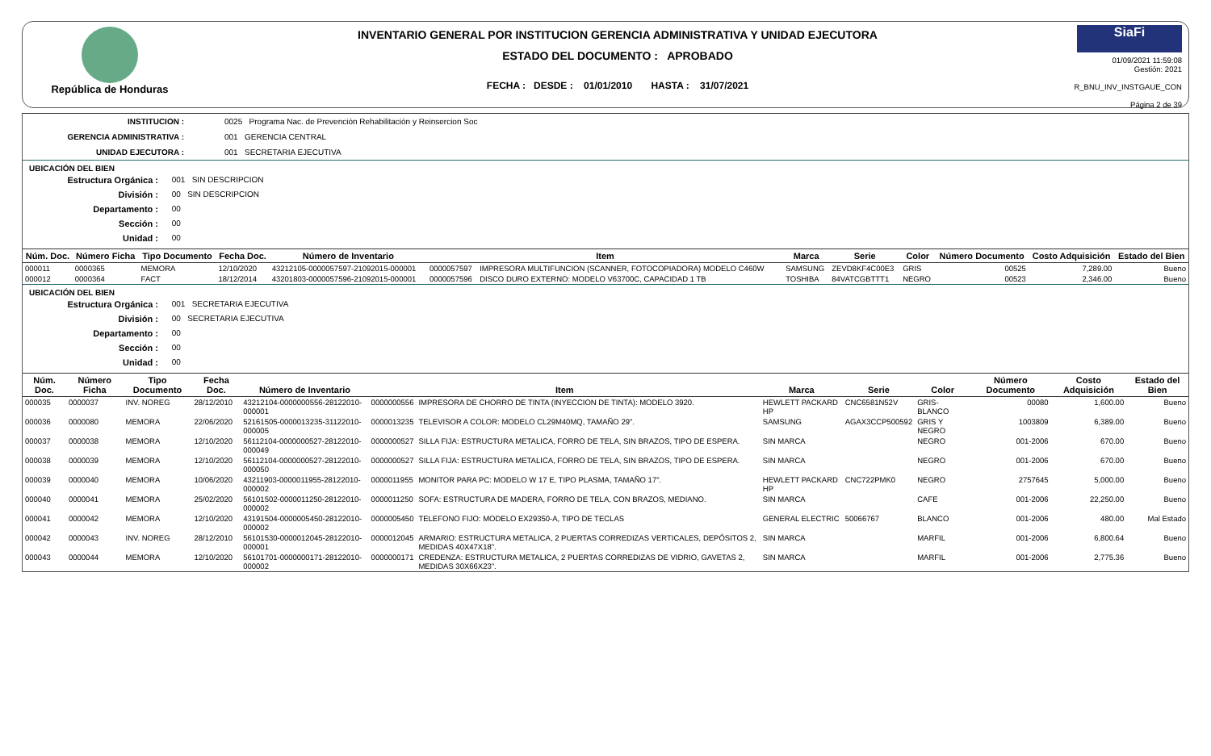República de Honduras INVENTARIO GENERAL POR INSTITUCION GERENCIA ADMINISTRATIVA Y UNIDAD EJECUTORA
ESTADO DEL DOCUMENTO : APROBADO
FECHA : DESDE : 01/01/2010 HASTA : 31/07/2021
SiaFi
01/09/2021 11:59:08
Gestión: 2021
R_BNU_INV_INSTGAUE_CON
Página 2 de 39
INSTITUCION : 0025 Programa Nac. de Prevención Rehabilitación y Reinsercion Soc
GERENCIA ADMINISTRATIVA : 001 GERENCIA CENTRAL
UNIDAD EJECUTORA : 001 SECRETARIA EJECUTIVA
UBICACIÓN DEL BIEN
Estructura Orgánica : 001 SIN DESCRIPCION
División : 00 SIN DESCRIPCION
Departamento : 00
Sección : 00
Unidad : 00
| Núm. Doc. | Número Ficha | Tipo Documento | Fecha Doc. | Número de Inventario | Item | | Marca | Serie | Color | Número Documento | Costo Adquisición | Estado del Bien |
| --- | --- | --- | --- | --- | --- | --- | --- | --- | --- | --- | --- | --- |
| 000011 | 0000365 | MEMORA | 12/10/2020 | 43212105-0000057597-21092015-000001 | 0000057597 | IMPRESORA MULTIFUNCION (SCANNER, FOTOCOPIADORA) MODELO C460W | SAMSUNG | ZEVD8KF4C00E3 | GRIS | 00525 | 7,289.00 | Bueno |
| 000012 | 0000364 | FACT | 18/12/2014 | 43201803-0000057596-21092015-000001 | 0000057596 | DISCO DURO EXTERNO: MODELO V63700C, CAPACIDAD 1 TB | TOSHIBA | 84VATCGBTTT1 | NEGRO | 00523 | 2,346.00 | Bueno |
UBICACIÓN DEL BIEN
Estructura Orgánica : 001 SECRETARIA EJECUTIVA
División : 00 SECRETARIA EJECUTIVA
Departamento : 00
Sección : 00
Unidad : 00
| Núm. Doc. | Número Ficha | Tipo Documento | Fecha Doc. | Número de Inventario | Item | | Marca | Serie | Color | Número Documento | Costo Adquisición | Estado del Bien |
| --- | --- | --- | --- | --- | --- | --- | --- | --- | --- | --- | --- | --- |
| 000035 | 0000037 | INV. NOREG | 28/12/2010 | 43212104-0000000556-28122010-000001 | 0000000556 | IMPRESORA DE CHORRO DE TINTA (INYECCION DE TINTA): MODELO 3920. | HEWLETT PACKARD HP | CNC6581N52V | GRIS-BLANCO | 00080 | 1,600.00 | Bueno |
| 000036 | 0000080 | MEMORA | 22/06/2020 | 52161505-0000013235-31122010-000005 | 0000013235 | TELEVISOR A COLOR: MODELO CL29M40MQ, TAMAÑO 29". | SAMSUNG | AGAX3CCP500592 | GRIS Y NEGRO | 1003809 | 6,389.00 | Bueno |
| 000037 | 0000038 | MEMORA | 12/10/2020 | 56112104-0000000527-28122010-000049 | 0000000527 | SILLA FIJA: ESTRUCTURA METALICA, FORRO DE TELA, SIN BRAZOS, TIPO DE ESPERA. | SIN MARCA | | NEGRO | 001-2006 | 670.00 | Bueno |
| 000038 | 0000039 | MEMORA | 12/10/2020 | 56112104-0000000527-28122010-000050 | 0000000527 | SILLA FIJA: ESTRUCTURA METALICA, FORRO DE TELA, SIN BRAZOS, TIPO DE ESPERA. | SIN MARCA | | NEGRO | 001-2006 | 670.00 | Bueno |
| 000039 | 0000040 | MEMORA | 10/06/2020 | 43211903-0000011955-28122010-000002 | 0000011955 | MONITOR PARA PC: MODELO W 17 E, TIPO PLASMA, TAMAÑO 17". | HEWLETT PACKARD HP | CNC722PMK0 | NEGRO | 2757645 | 5,000.00 | Bueno |
| 000040 | 0000041 | MEMORA | 25/02/2020 | 56101502-0000011250-28122010-000002 | 0000011250 | SOFA: ESTRUCTURA DE MADERA, FORRO DE TELA, CON BRAZOS, MEDIANO. | SIN MARCA | | CAFE | 001-2006 | 22,250.00 | Bueno |
| 000041 | 0000042 | MEMORA | 12/10/2020 | 43191504-0000005450-28122010-000002 | 0000005450 | TELEFONO FIJO: MODELO EX29350-A, TIPO DE TECLAS | GENERAL ELECTRIC | 50066767 | BLANCO | 001-2006 | 480.00 | Mal Estado |
| 000042 | 0000043 | INV. NOREG | 28/12/2010 | 56101530-0000012045-28122010-000001 | 0000012045 | ARMARIO: ESTRUCTURA METALICA, 2 PUERTAS CORREDIZAS VERTICALES, DEPÓSITOS 2, MEDIDAS 40X47X18". | SIN MARCA | | MARFIL | 001-2006 | 6,800.64 | Bueno |
| 000043 | 0000044 | MEMORA | 12/10/2020 | 56101701-0000000171-28122010-000002 | 0000000171 | CREDENZA: ESTRUCTURA METALICA, 2 PUERTAS CORREDIZAS DE VIDRIO, GAVETAS 2, MEDIDAS 30X66X23". | SIN MARCA | | MARFIL | 001-2006 | 2,775.36 | Bueno |